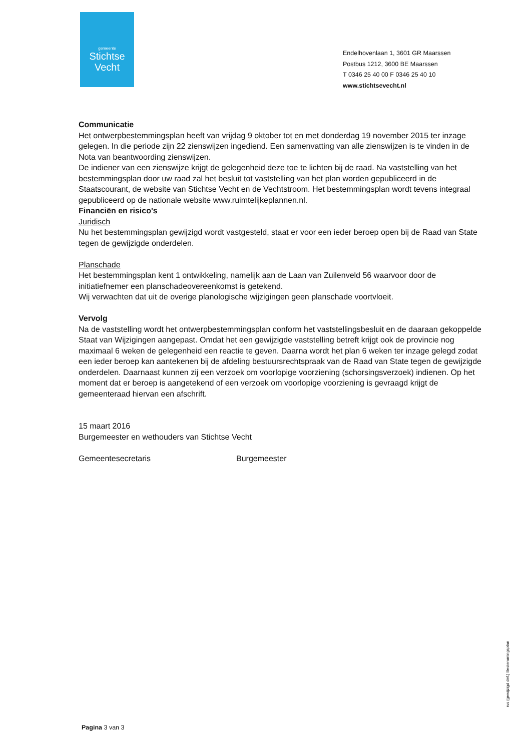gemeente
Stichtse
Vecht
Endelhovenlaan 1, 3601 GR Maarssen
Postbus 1212, 3600 BE Maarssen
T 0346 25 40 00 F 0346 25 40 10
www.stichtsevecht.nl
Communicatie
Het ontwerpbestemmingsplan heeft van vrijdag 9 oktober tot en met donderdag 19 november 2015 ter inzage gelegen. In die periode zijn 22 zienswijzen ingediend. Een samenvatting van alle zienswijzen is te vinden in de Nota van beantwoording zienswijzen.
De indiener van een zienswijze krijgt de gelegenheid deze toe te lichten bij de raad. Na vaststelling van het bestemmingsplan door uw raad zal het besluit tot vaststelling van het plan worden gepubliceerd in de Staatscourant, de website van Stichtse Vecht en de Vechtstroom. Het bestemmingsplan wordt tevens integraal gepubliceerd op de nationale website www.ruimtelijkeplannen.nl.
Financiën en risico's
Juridisch
Nu het bestemmingsplan gewijzigd wordt vastgesteld, staat er voor een ieder beroep open bij de Raad van State tegen de gewijzigde onderdelen.
Planschade
Het bestemmingsplan kent 1 ontwikkeling, namelijk aan de Laan van Zuilenveld 56 waarvoor door de initiatiefnemer een planschadeovereenkomst is getekend.
Wij verwachten dat uit de overige planologische wijzigingen geen planschade voortvloeit.
Vervolg
Na de vaststelling wordt het ontwerpbestemmingsplan conform het vaststellingsbesluit en de daaraan gekoppelde Staat van Wijzigingen aangepast. Omdat het een gewijzigde vaststelling betreft krijgt ook de provincie nog maximaal 6 weken de gelegenheid een reactie te geven. Daarna wordt het plan 6 weken ter inzage gelegd zodat een ieder beroep kan aantekenen bij de afdeling bestuursrechtspraak van de Raad van State tegen de gewijzigde onderdelen. Daarnaast kunnen zij een verzoek om voorlopige voorziening (schorsingsverzoek) indienen. Op het moment dat er beroep is aangetekend of een verzoek om voorlopige voorziening is gevraagd krijgt de gemeenteraad hiervan een afschrift.
15 maart 2016
Burgemeester en wethouders van Stichtse Vecht
Gemeentesecretaris Burgemeester
Pagina 3 van 3
rvs (gewijzigd def.) Bestemmingsplan